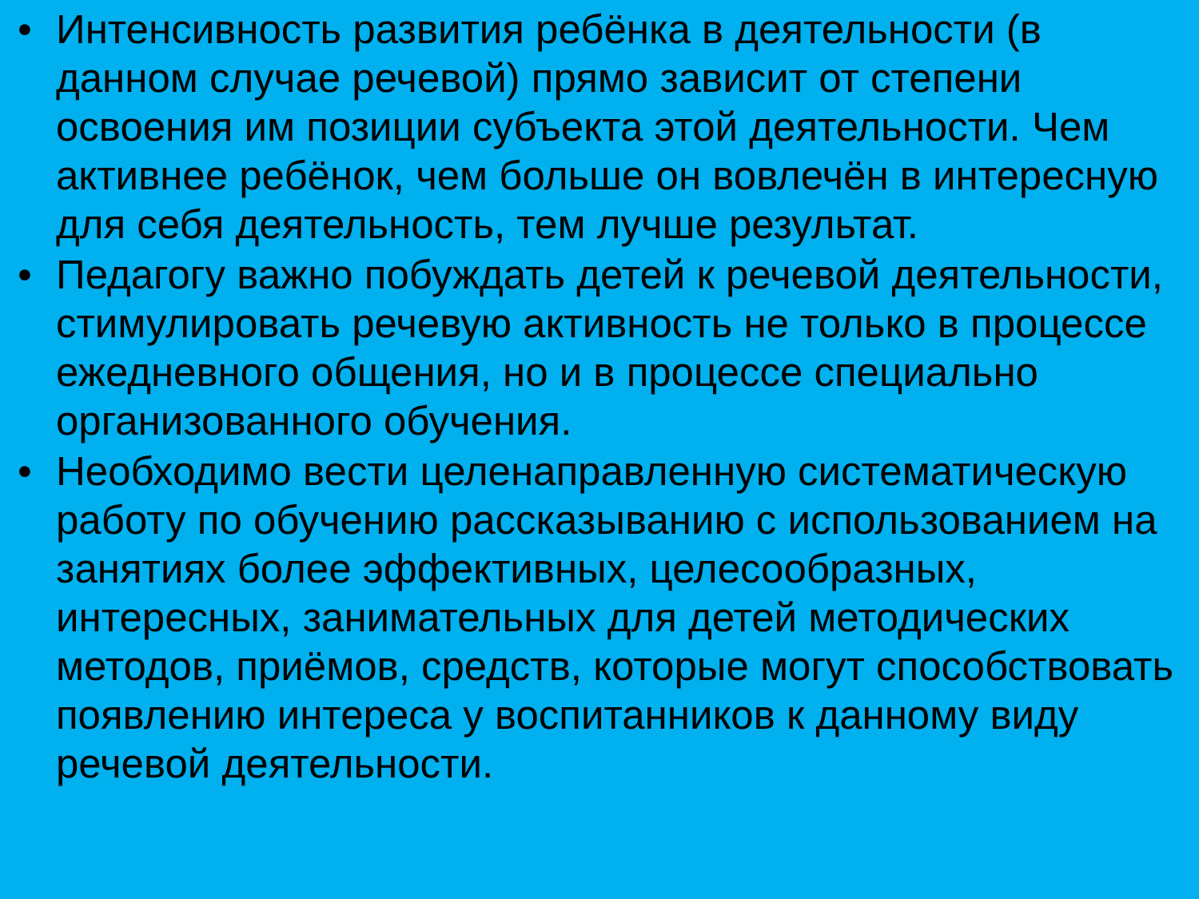• Интенсивность развития ребёнка в деятельности (в данном случае речевой) прямо зависит от степени освоения им позиции субъекта этой деятельности. Чем активнее ребёнок, чем больше он вовлечён в интересную для себя деятельность, тем лучше результат.
• Педагогу важно побуждать детей к речевой деятельности, стимулировать речевую активность не только в процессе ежедневного общения, но и в процессе специально организованного обучения.
• Необходимо вести целенаправленную систематическую работу по обучению рассказыванию с использованием на занятиях более эффективных, целесообразных, интересных, занимательных для детей методических методов, приёмов, средств, которые могут способствовать появлению интереса у воспитанников к данному виду речевой деятельности.